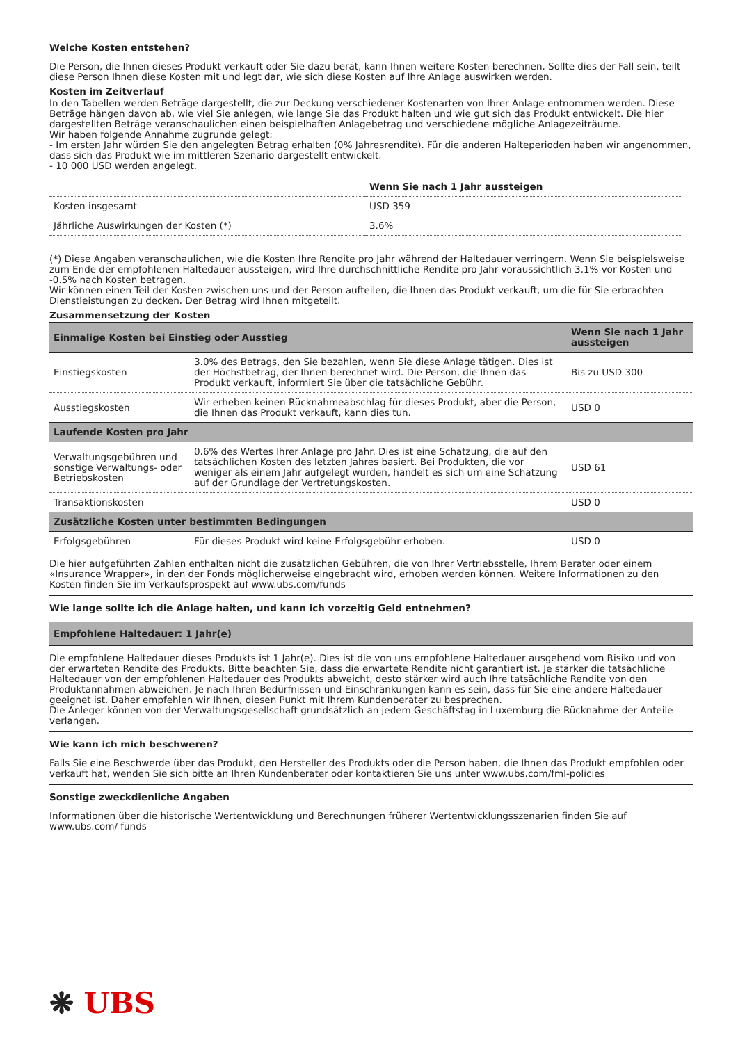Welche Kosten entstehen?
Die Person, die Ihnen dieses Produkt verkauft oder Sie dazu berät, kann Ihnen weitere Kosten berechnen. Sollte dies der Fall sein, teilt diese Person Ihnen diese Kosten mit und legt dar, wie sich diese Kosten auf Ihre Anlage auswirken werden.
Kosten im Zeitverlauf
In den Tabellen werden Beträge dargestellt, die zur Deckung verschiedener Kostenarten von Ihrer Anlage entnommen werden. Diese Beträge hängen davon ab, wie viel Sie anlegen, wie lange Sie das Produkt halten und wie gut sich das Produkt entwickelt. Die hier dargestellten Beträge veranschaulichen einen beispielhaften Anlagebetrag und verschiedene mögliche Anlagezeiträume.
Wir haben folgende Annahme zugrunde gelegt:
- Im ersten Jahr würden Sie den angelegten Betrag erhalten (0% Jahresrendite). Für die anderen Halteperioden haben wir angenommen, dass sich das Produkt wie im mittleren Szenario dargestellt entwickelt.
- 10 000 USD werden angelegt.
| | Wenn Sie nach 1 Jahr aussteigen |
| --- | --- |
| Kosten insgesamt | USD 359 |
| Jährliche Auswirkungen der Kosten (*) | 3.6% |
(*) Diese Angaben veranschaulichen, wie die Kosten Ihre Rendite pro Jahr während der Haltedauer verringern. Wenn Sie beispielsweise zum Ende der empfohlenen Haltedauer aussteigen, wird Ihre durchschnittliche Rendite pro Jahr voraussichtlich 3.1% vor Kosten und -0.5% nach Kosten betragen.
Wir können einen Teil der Kosten zwischen uns und der Person aufteilen, die Ihnen das Produkt verkauft, um die für Sie erbrachten Dienstleistungen zu decken. Der Betrag wird Ihnen mitgeteilt.
Zusammensetzung der Kosten
| Einmalige Kosten bei Einstieg oder Ausstieg | | Wenn Sie nach 1 Jahr aussteigen |
| --- | --- | --- |
| Einstiegskosten | 3.0% des Betrags, den Sie bezahlen, wenn Sie diese Anlage tätigen. Dies ist der Höchstbetrag, der Ihnen berechnet wird. Die Person, die Ihnen das Produkt verkauft, informiert Sie über die tatsächliche Gebühr. | Bis zu USD 300 |
| Ausstiegskosten | Wir erheben keinen Rücknahmeabschlag für dieses Produkt, aber die Person, die Ihnen das Produkt verkauft, kann dies tun. | USD 0 |
| Laufende Kosten pro Jahr | | |
| Verwaltungsgebühren und sonstige Verwaltungs- oder Betriebskosten | 0.6% des Wertes Ihrer Anlage pro Jahr. Dies ist eine Schätzung, die auf den tatsächlichen Kosten des letzten Jahres basiert. Bei Produkten, die vor weniger als einem Jahr aufgelegt wurden, handelt es sich um eine Schätzung auf der Grundlage der Vertretungskosten. | USD 61 |
| Transaktionskosten | | USD 0 |
| Zusätzliche Kosten unter bestimmten Bedingungen | | |
| Erfolgsgebühren | Für dieses Produkt wird keine Erfolgsgebühr erhoben. | USD 0 |
Die hier aufgeführten Zahlen enthalten nicht die zusätzlichen Gebühren, die von Ihrer Vertriebsstelle, Ihrem Berater oder einem «Insurance Wrapper», in den der Fonds möglicherweise eingebracht wird, erhoben werden können. Weitere Informationen zu den Kosten finden Sie im Verkaufsprospekt auf www.ubs.com/funds
Wie lange sollte ich die Anlage halten, und kann ich vorzeitig Geld entnehmen?
| Empfohlene Haltedauer: 1 Jahr(e) |
| --- |
Die empfohlene Haltedauer dieses Produkts ist 1 Jahr(e). Dies ist die von uns empfohlene Haltedauer ausgehend vom Risiko und von der erwarteten Rendite des Produkts. Bitte beachten Sie, dass die erwartete Rendite nicht garantiert ist. Je stärker die tatsächliche Haltedauer von der empfohlenen Haltedauer des Produkts abweicht, desto stärker wird auch Ihre tatsächliche Rendite von den Produktannahmen abweichen. Je nach Ihren Bedürfnissen und Einschränkungen kann es sein, dass für Sie eine andere Haltedauer geeignet ist. Daher empfehlen wir Ihnen, diesen Punkt mit Ihrem Kundenberater zu besprechen.
Die Anleger können von der Verwaltungsgesellschaft grundsätzlich an jedem Geschäftstag in Luxemburg die Rücknahme der Anteile verlangen.
Wie kann ich mich beschweren?
Falls Sie eine Beschwerde über das Produkt, den Hersteller des Produkts oder die Person haben, die Ihnen das Produkt empfohlen oder verkauft hat, wenden Sie sich bitte an Ihren Kundenberater oder kontaktieren Sie uns unter www.ubs.com/fml-policies
Sonstige zweckdienliche Angaben
Informationen über die historische Wertentwicklung und Berechnungen früherer Wertentwicklungsszenarien finden Sie auf www.ubs.com/ funds
❋ UBS